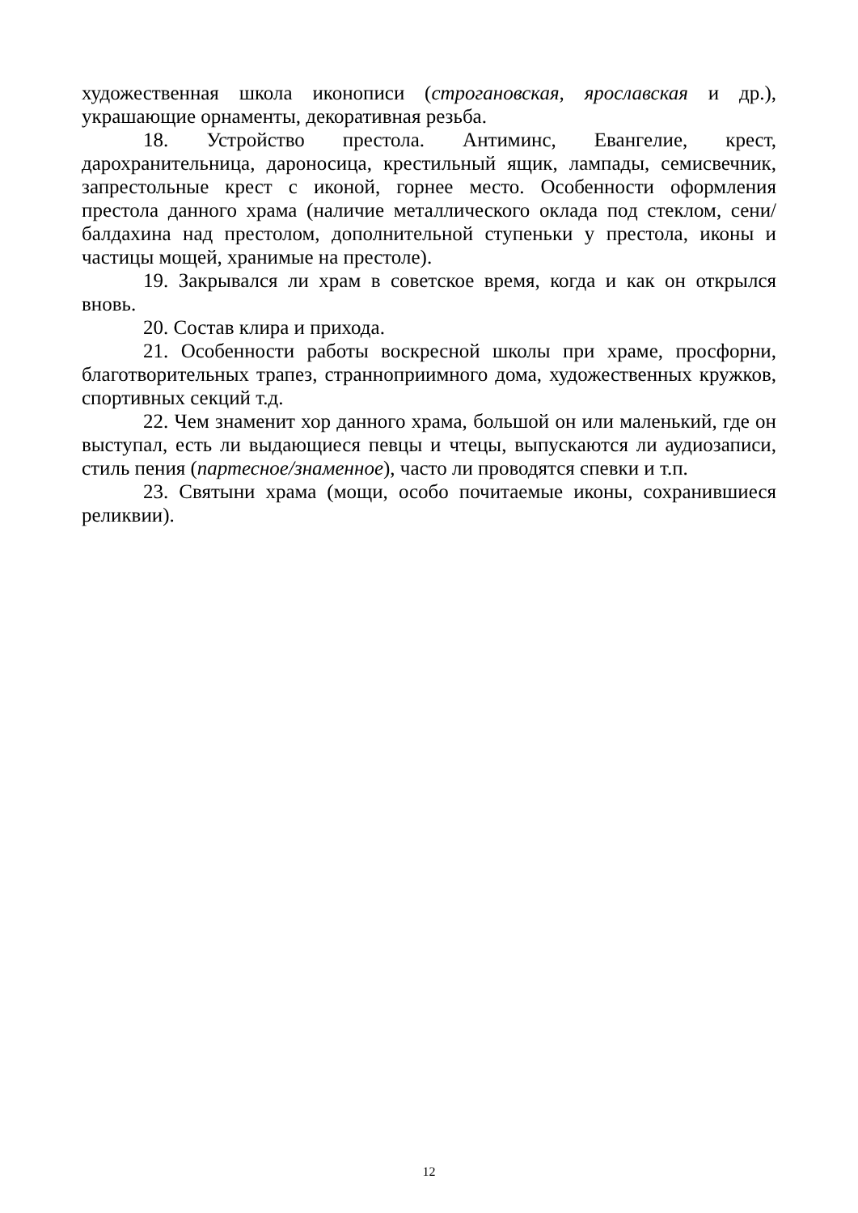художественная школа иконописи (строгановская, ярославская и др.), украшающие орнаменты, декоративная резьба.
18. Устройство престола. Антиминс, Евангелие, крест, дарохранительница, дароносица, крестильный ящик, лампады, семисвечник, запрестольные крест с иконой, горнее место. Особенности оформления престола данного храма (наличие металлического оклада под стеклом, сени/балдахина над престолом, дополнительной ступеньки у престола, иконы и частицы мощей, хранимые на престоле).
19. Закрывался ли храм в советское время, когда и как он открылся вновь.
20. Состав клира и прихода.
21. Особенности работы воскресной школы при храме, просфорни, благотворительных трапез, странноприимного дома, художественных кружков, спортивных секций т.д.
22. Чем знаменит хор данного храма, большой он или маленький, где он выступал, есть ли выдающиеся певцы и чтецы, выпускаются ли аудиозаписи, стиль пения (партесное/знаменное), часто ли проводятся спевки и т.п.
23. Святыни храма (мощи, особо почитаемые иконы, сохранившиеся реликвии).
12